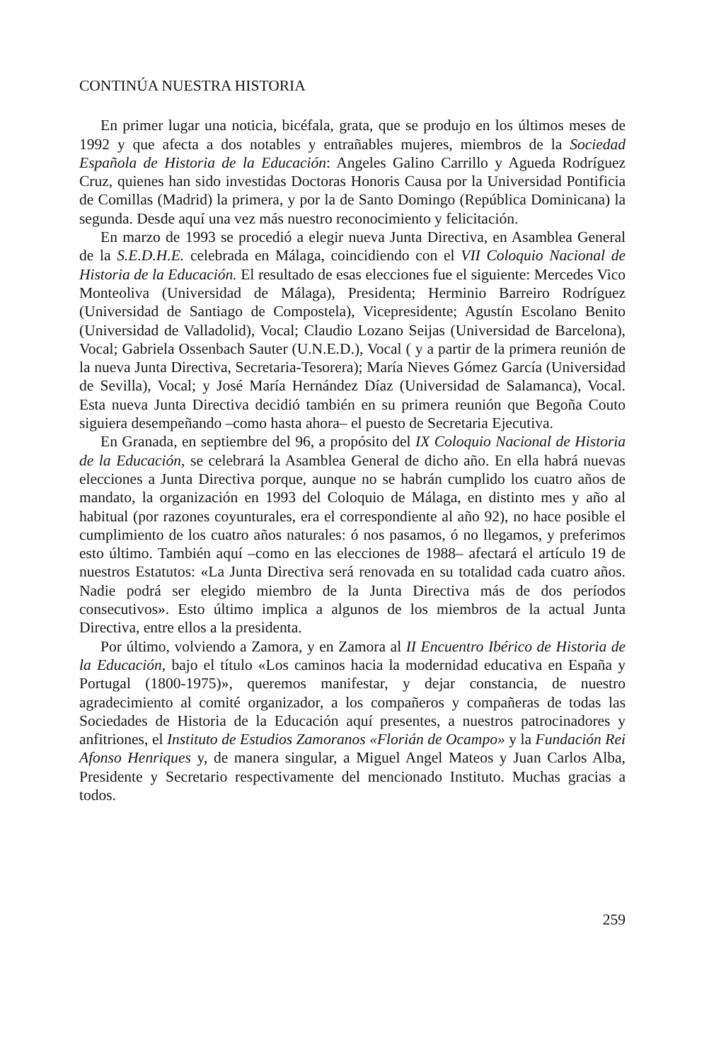CONTINÚA NUESTRA HISTORIA
En primer lugar una noticia, bicéfala, grata, que se produjo en los últimos meses de 1992 y que afecta a dos notables y entrañables mujeres, miembros de la Sociedad Española de Historia de la Educación: Angeles Galino Carrillo y Agueda Rodríguez Cruz, quienes han sido investidas Doctoras Honoris Causa por la Universidad Pontificia de Comillas (Madrid) la primera, y por la de Santo Domingo (República Dominicana) la segunda. Desde aquí una vez más nuestro reconocimiento y felicitación.
En marzo de 1993 se procedió a elegir nueva Junta Directiva, en Asamblea General de la S.E.D.H.E. celebrada en Málaga, coincidiendo con el VII Coloquio Nacional de Historia de la Educación. El resultado de esas elecciones fue el siguiente: Mercedes Vico Monteoliva (Universidad de Málaga), Presidenta; Herminio Barreiro Rodríguez (Universidad de Santiago de Compostela), Vicepresidente; Agustín Escolano Benito (Universidad de Valladolid), Vocal; Claudio Lozano Seijas (Universidad de Barcelona), Vocal; Gabriela Ossenbach Sauter (U.N.E.D.), Vocal ( y a partir de la primera reunión de la nueva Junta Directiva, Secretaria-Tesorera); María Nieves Gómez García (Universidad de Sevilla), Vocal; y José María Hernández Díaz (Universidad de Salamanca), Vocal. Esta nueva Junta Directiva decidió también en su primera reunión que Begoña Couto siguiera desempeñando –como hasta ahora– el puesto de Secretaria Ejecutiva.
En Granada, en septiembre del 96, a propósito del IX Coloquio Nacional de Historia de la Educación, se celebrará la Asamblea General de dicho año. En ella habrá nuevas elecciones a Junta Directiva porque, aunque no se habrán cumplido los cuatro años de mandato, la organización en 1993 del Coloquio de Málaga, en distinto mes y año al habitual (por razones coyunturales, era el correspondiente al año 92), no hace posible el cumplimiento de los cuatro años naturales: ó nos pasamos, ó no llegamos, y preferimos esto último. También aquí –como en las elecciones de 1988– afectará el artículo 19 de nuestros Estatutos: «La Junta Directiva será renovada en su totalidad cada cuatro años. Nadie podrá ser elegido miembro de la Junta Directiva más de dos períodos consecutivos». Esto último implica a algunos de los miembros de la actual Junta Directiva, entre ellos a la presidenta.
Por último, volviendo a Zamora, y en Zamora al II Encuentro Ibérico de Historia de la Educación, bajo el título «Los caminos hacia la modernidad educativa en España y Portugal (1800-1975)», queremos manifestar, y dejar constancia, de nuestro agradecimiento al comité organizador, a los compañeros y compañeras de todas las Sociedades de Historia de la Educación aquí presentes, a nuestros patrocinadores y anfitriones, el Instituto de Estudios Zamoranos «Florián de Ocampo» y la Fundación Rei Afonso Henriques y, de manera singular, a Miguel Angel Mateos y Juan Carlos Alba, Presidente y Secretario respectivamente del mencionado Instituto. Muchas gracias a todos.
259